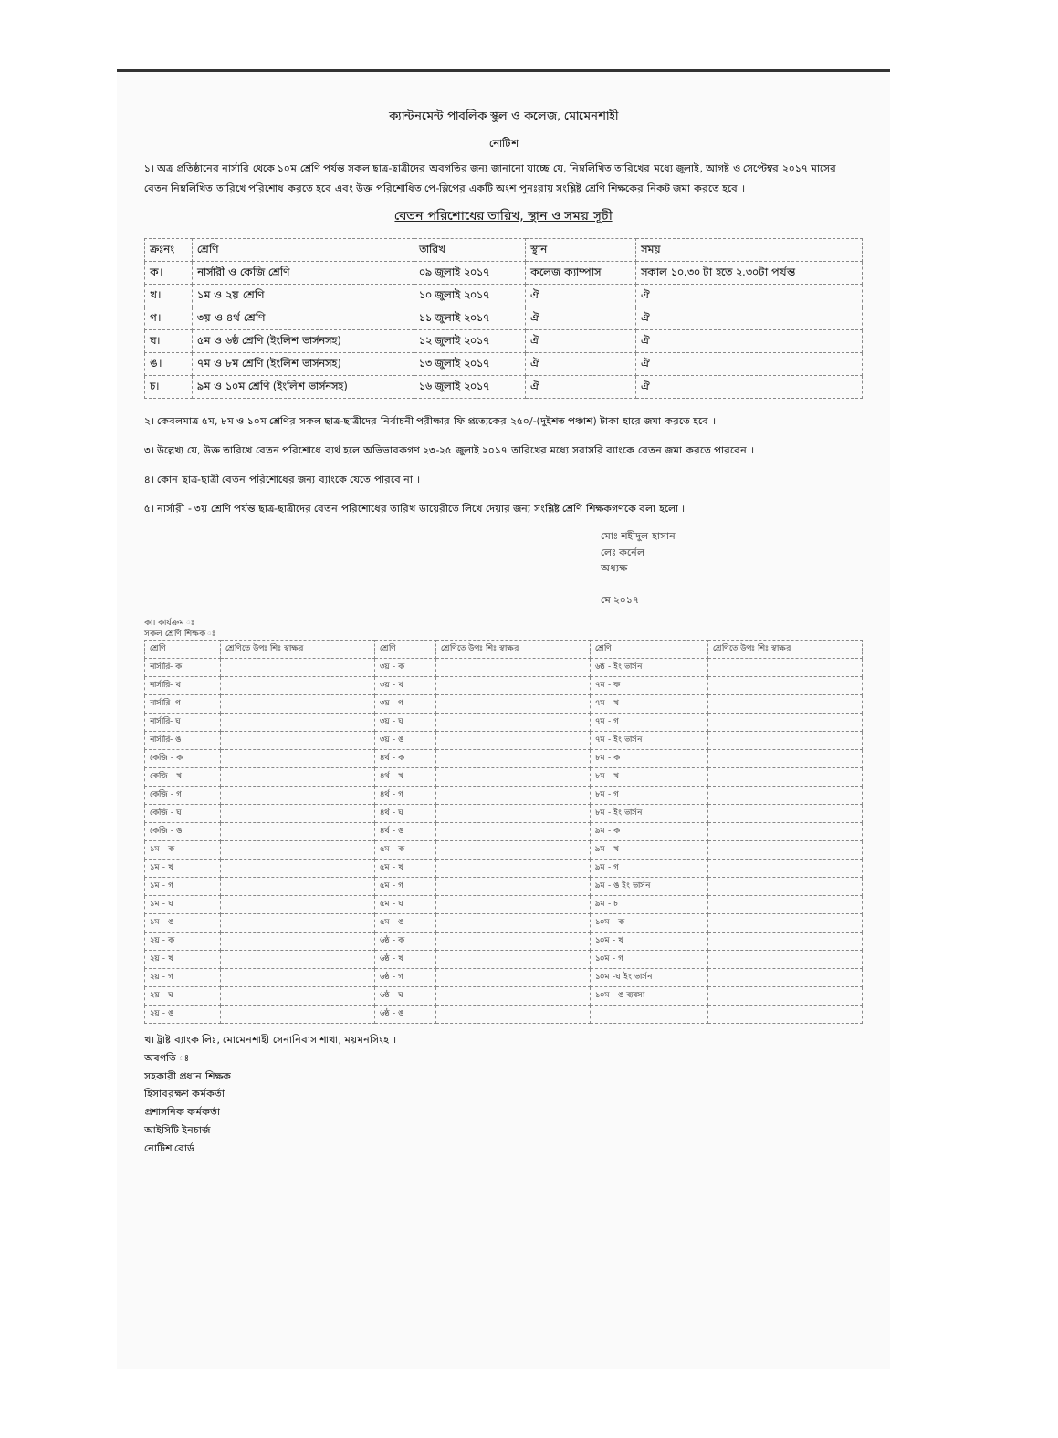ক্যান্টনমেন্ট পাবলিক স্কুল ও কলেজ, মোমেনশাহী
নোটিশ
১। অত্র প্রতিষ্ঠানের নার্সারি থেকে ১০ম শ্রেণি পর্যন্ত সকল ছাত্র-ছাত্রীদের অবগতির জন্য জানানো যাচ্ছে যে, নিম্নলিখিত তারিখের মধ্যে জুলাই, আগষ্ট ও সেপ্টেম্বর ২০১৭ মাসের বেতন নিম্নলিখিত তারিখে পরিশোধ করতে হবে এবং উক্ত পরিশোধিত পে-স্লিপের একটি অংশ পুনঃরায় সংশ্লিষ্ট শ্রেণি শিক্ষকের নিকট জমা করতে হবে ।
বেতন পরিশোধের তারিখ, স্থান ও সময় সূচী
| ক্রঃনং | শ্রেণি | তারিখ | স্থান | সময় |
| --- | --- | --- | --- | --- |
| ক। | নার্সারী ও কেজি শ্রেণি | ০৯ জুলাই ২০১৭ | কলেজ ক্যাম্পাস | সকাল ১০.৩০ টা হতে ২.৩০টা পর্যন্ত |
| খ। | ১ম ও ২য় শ্রেণি | ১০ জুলাই ২০১৭ | ঐ | ঐ |
| গ। | ৩য় ও ৪র্থ শ্রেণি | ১১ জুলাই ২০১৭ | ঐ | ঐ |
| ঘ। | ৫ম ও ৬ষ্ঠ শ্রেণি (ইংলিশ ভার্সনসহ) | ১২ জুলাই ২০১৭ | ঐ | ঐ |
| ঙ। | ৭ম ও ৮ম শ্রেণি (ইংলিশ ভার্সনসহ) | ১৩ জুলাই ২০১৭ | ঐ | ঐ |
| চ। | ৯ম ও ১০ম শ্রেণি (ইংলিশ ভার্সনসহ) | ১৬ জুলাই ২০১৭ | ঐ | ঐ |
২। কেবলমাত্র ৫ম, ৮ম ও ১০ম শ্রেণির সকল ছাত্র-ছাত্রীদের নির্বাচনী পরীক্ষার ফি প্রত্যেকের ২৫০/-(দুইশত পঞ্চাশ) টাকা হারে জমা করতে হবে ।
৩। উল্লেখ্য যে, উক্ত তারিখে বেতন পরিশোধে ব্যর্থ হলে অভিভাবকগণ ২৩-২৫ জুলাই ২০১৭ তারিখের মধ্যে সরাসরি ব্যাংকে বেতন জমা করতে পারবেন ।
৪। কোন ছাত্র-ছাত্রী বেতন পরিশোধের জন্য ব্যাংকে যেতে পারবে না ।
৫। নার্সারী - ৩য় শ্রেণি পর্যন্ত ছাত্র-ছাত্রীদের বেতন পরিশোধের তারিখ ডায়েরীতে লিখে দেয়ার জন্য সংশ্লিষ্ট শ্রেণি শিক্ষকগণকে বলা হলো ।
মোঃ শহীদুল হাসান
লেঃ কর্নেল
অধ্যক্ষ
মে ২০১৭
কা। কার্যক্রম ঃ
সকল শ্রেণি শিক্ষক ঃ
| শ্রেণি | শ্রেণিতে উপঃ শিঃ স্বাক্ষর | শ্রেণি | শ্রেণিতে উপঃ শিঃ স্বাক্ষর | শ্রেণি | শ্রেণিতে উপঃ শিঃ স্বাক্ষর |
| --- | --- | --- | --- | --- | --- |
| নার্সারি- ক | | ৩য় - ক | | ৬ষ্ঠ - ইং ভার্সন | |
| নার্সারি- খ | | ৩য় - খ | | ৭ম - ক | |
| নার্সারি- গ | | ৩য় - গ | | ৭ম - খ | |
| নার্সারি- ঘ | | ৩য় - ঘ | | ৭ম - গ | |
| নার্সারি- ঙ | | ৩য় - ঙ | | ৭ম - ইং ভার্সন | |
| কেজি - ক | | ৪র্থ - ক | | ৮ম - ক | |
| কেজি - খ | | ৪র্থ - খ | | ৮ম - খ | |
| কেজি - গ | | ৪র্থ - গ | | ৮ম - গ | |
| কেজি - ঘ | | ৪র্থ - ঘ | | ৮ম - ইং ভার্সন | |
| কেজি - ঙ | | ৪র্থ - ঙ | | ৯ম - ক | |
| ১ম - ক | | ৫ম - ক | | ৯ম - খ | |
| ১ম - খ | | ৫ম - খ | | ৯ম - গ | |
| ১ম - গ | | ৫ম - গ | | ৯ম - ঙ ইং ভার্সন | |
| ১ম - ঘ | | ৫ম - ঘ | | ৯ম - চ | |
| ১ম - ঙ | | ৫ম - ঙ | | ১০ম - ক | |
| ২য় - ক | | ৬ষ্ঠ - ক | | ১০ম - খ | |
| ২য় - খ | | ৬ষ্ঠ - খ | | ১০ম - গ | |
| ২য় - গ | | ৬ষ্ঠ - গ | | ১০ম -ঘ ইং ভার্সন | |
| ২য় - ঘ | | ৬ষ্ঠ - ঘ | | ১০ম - ঙ ব্যবসা | |
| ২য় - ঙ | | ৬ষ্ঠ - ঙ | | | |
খ। ট্রাষ্ট ব্যাংক লিঃ, মোমেনশাহী সেনানিবাস শাখা, ময়মনসিংহ ।
অবগতি ঃ
সহকারী প্রধান শিক্ষক
হিসাবরক্ষণ কর্মকর্তা
প্রশাসনিক কর্মকর্তা
আইসিটি ইনচার্জ
নোটিশ বোর্ড